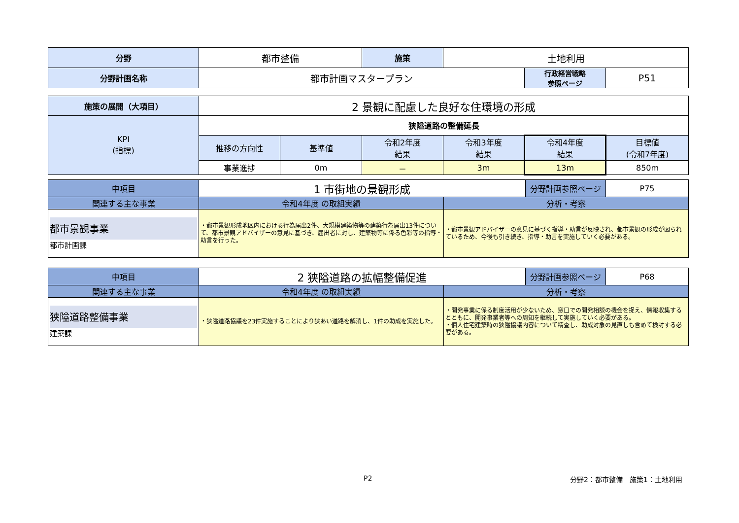| 分野 | 都市整備 | 施策 | 土地利用 | | |
| 分野計画名称 | 都市計画マスタープラン | | | 行政経営戦略 参照ページ | P51 |
| 施策の展開（大項目） | 2 景観に配慮した良好な住環境の形成 | | | | | |
| KPI (指標) | 狭隘道路の整備延長 | | | | | |
| | 推移の方向性 | 基準値 | 令和2年度 結果 | 令和3年度 結果 | 令和4年度 結果 | 目標値 (令和7年度) |
| | 事業進捗 | 0m | － | 3m | 13m | 850m |
| 中項目 | 1 市街地の景観形成 | | 分野計画参照ページ | P75 |
| 関連する主な事業 | 令和4年度 の取組実績 | 分析・考察 | | |
| 都市景観事業 都市計画課 | ・都市景観形成地区内における行為届出2件、大規模建築物等の建築行為届出13件について、都市景観アドバイザーの意見に基づき、届出者に対し、建築物等に係る色彩等の指導・助言を行った。 | ・都市景観アドバイザーの意見に基づく指導・助言が反映され、都市景観の形成が図られているため、今後も引き続き、指導・助言を実施していく必要がある。 | | |
| 中項目 | 2 狭隘道路の拡幅整備促進 | | 分野計画参照ページ | P68 |
| 関連する主な事業 | 令和4年度 の取組実績 | 分析・考察 | | |
| 狭隘道路整備事業 建築課 | ・狭隘道路協議を23件実施することにより狭あい道路を解消し、1件の助成を実施した。 | ・開発事業に係る制度活用が少ないため、窓口での開発相談の機会を捉え、情報収集するとともに、開発事業者等への周知を継続して実施していく必要がある。 ・個人住宅建築時の狭隘協議内容について精査し、助成対象の見直しも含めて検討する必要がある。 | | |
P2 分野2：都市整備　施策1：土地利用